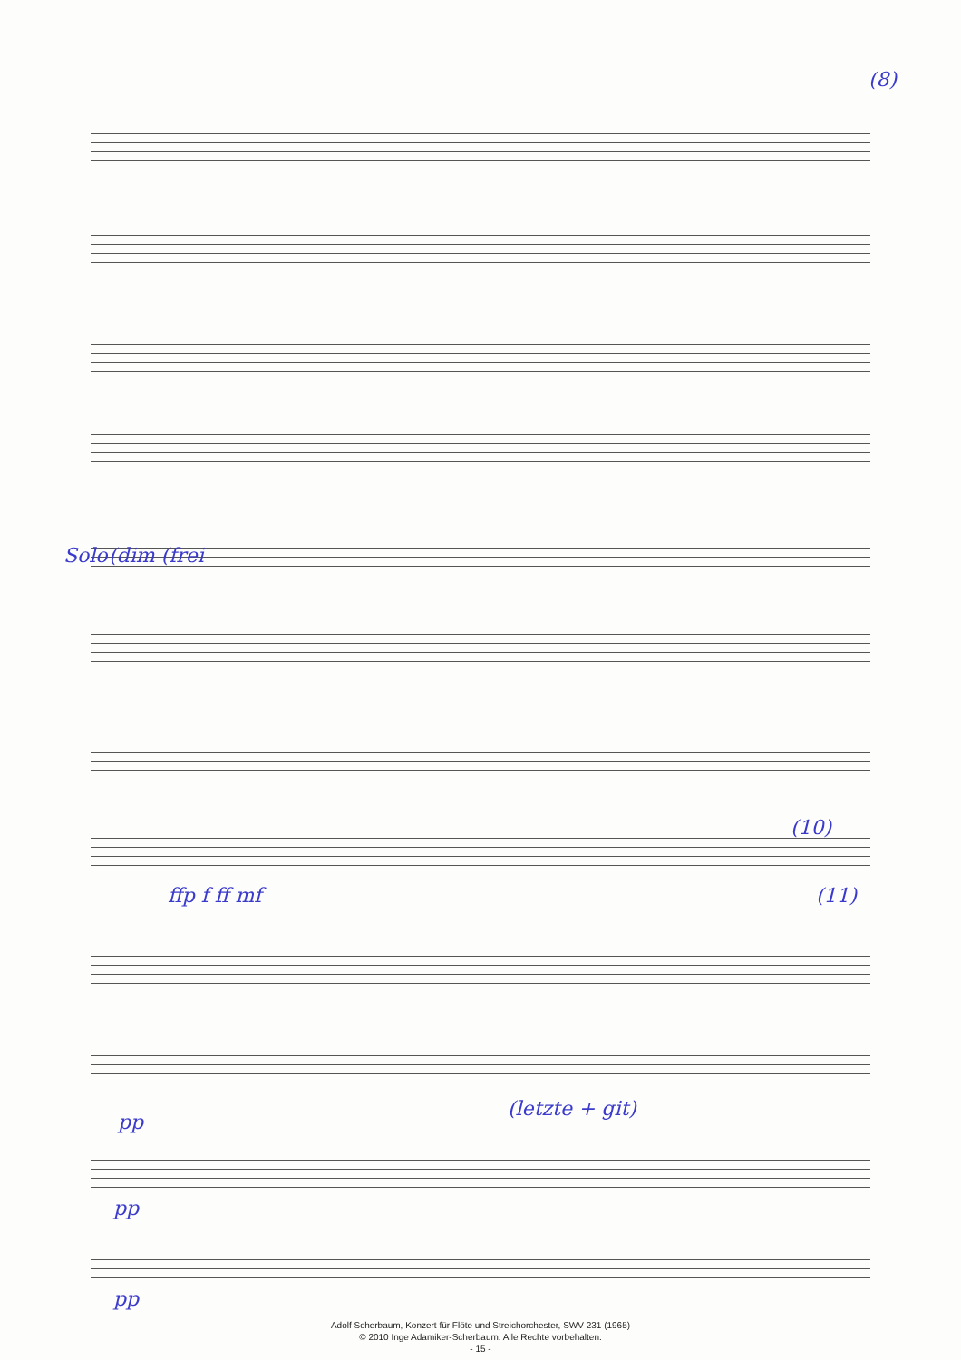(8)
Solo (dim (frei
(10)
(11)
ffp f ff mf
(letzte + git)
pp
pp
pp
Adolf Scherbaum, Konzert für Flöte und Streichorchester, SWV 231 (1965)
© 2010 Inge Adamiker-Scherbaum. Alle Rechte vorbehalten.
- 15 -